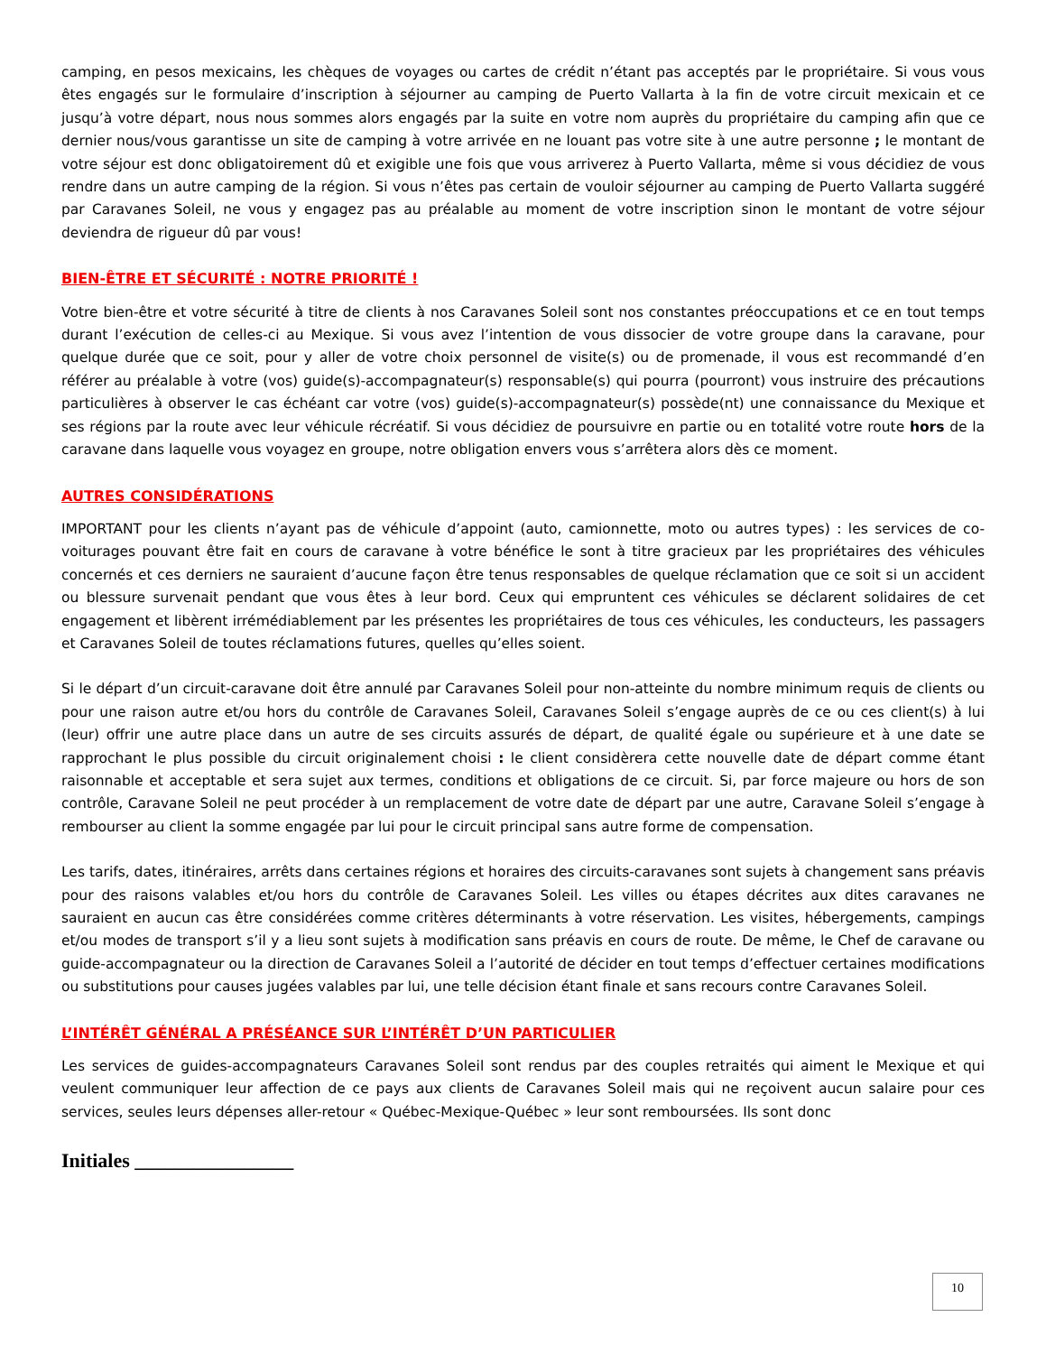camping, en pesos mexicains, les chèques de voyages ou cartes de crédit n’étant pas acceptés par le propriétaire. Si vous vous êtes engagés sur le formulaire d’inscription à séjourner au camping de Puerto Vallarta à la fin de votre circuit mexicain et ce jusqu’à votre départ, nous nous sommes alors engagés par la suite en votre nom auprès du propriétaire du camping afin que ce dernier nous/vous garantisse un site de camping à votre arrivée en ne louant pas votre site à une autre personne ; le montant de votre séjour est donc obligatoirement dû et exigible une fois que vous arriverez à Puerto Vallarta, même si vous décidiez de vous rendre dans un autre camping de la région. Si vous n’êtes pas certain de vouloir séjourner au camping de Puerto Vallarta suggéré par Caravanes Soleil, ne vous y engagez pas au préalable au moment de votre inscription sinon le montant de votre séjour deviendra de rigueur dû par vous!
BIEN-ÊTRE ET SÉCURITÉ : NOTRE PRIORITÉ !
Votre bien-être et votre sécurité à titre de clients à nos Caravanes Soleil sont nos constantes préoccupations et ce en tout temps durant l’exécution de celles-ci au Mexique. Si vous avez l’intention de vous dissocier de votre groupe dans la caravane, pour quelque durée que ce soit, pour y aller de votre choix personnel de visite(s) ou de promenade, il vous est recommandé d’en référer au préalable à votre (vos) guide(s)-accompagnateur(s) responsable(s) qui pourra (pourront) vous instruire des précautions particulières à observer le cas échéant car votre (vos) guide(s)-accompagnateur(s) possède(nt) une connaissance du Mexique et ses régions par la route avec leur véhicule récréatif. Si vous décidiez de poursuivre en partie ou en totalité votre route hors de la caravane dans laquelle vous voyagez en groupe, notre obligation envers vous s’arrêtera alors dès ce moment.
AUTRES CONSIDÉRATIONS
IMPORTANT pour les clients n’ayant pas de véhicule d’appoint (auto, camionnette, moto ou autres types) : les services de co-voiturages pouvant être fait en cours de caravane à votre bénéfice le sont à titre gracieux par les propriétaires des véhicules concernés et ces derniers ne sauraient d’aucune façon être tenus responsables de quelque réclamation que ce soit si un accident ou blessure survenait pendant que vous êtes à leur bord. Ceux qui empruntent ces véhicules se déclarent solidaires de cet engagement et libèrent irrémédiablement par les présentes les propriétaires de tous ces véhicules, les conducteurs, les passagers et Caravanes Soleil de toutes réclamations futures, quelles qu’elles soient.
Si le départ d’un circuit-caravane doit être annulé par Caravanes Soleil pour non-atteinte du nombre minimum requis de clients ou pour une raison autre et/ou hors du contrôle de Caravanes Soleil, Caravanes Soleil s’engage auprès de ce ou ces client(s) à lui (leur) offrir une autre place dans un autre de ses circuits assurés de départ, de qualité égale ou supérieure et à une date se rapprochant le plus possible du circuit originalement choisi : le client considèrera cette nouvelle date de départ comme étant raisonnable et acceptable et sera sujet aux termes, conditions et obligations de ce circuit. Si, par force majeure ou hors de son contrôle, Caravane Soleil ne peut procéder à un remplacement de votre date de départ par une autre, Caravane Soleil s’engage à rembourser au client la somme engagée par lui pour le circuit principal sans autre forme de compensation.
Les tarifs, dates, itinéraires, arrêts dans certaines régions et horaires des circuits-caravanes sont sujets à changement sans préavis pour des raisons valables et/ou hors du contrôle de Caravanes Soleil. Les villes ou étapes décrites aux dites caravanes ne sauraient en aucun cas être considérées comme critères déterminants à votre réservation. Les visites, hébergements, campings et/ou modes de transport s’il y a lieu sont sujets à modification sans préavis en cours de route. De même, le Chef de caravane ou guide-accompagnateur ou la direction de Caravanes Soleil a l’autorité de décider en tout temps d’effectuer certaines modifications ou substitutions pour causes jugées valables par lui, une telle décision étant finale et sans recours contre Caravanes Soleil.
L’INTÉRÊT GÉNÉRAL A PRÉSÉANCE SUR L’INTÉRÊT D’UN PARTICULIER
Les services de guides-accompagnateurs Caravanes Soleil sont rendus par des couples retraités qui aiment le Mexique et qui veulent communiquer leur affection de ce pays aux clients de Caravanes Soleil mais qui ne reçoivent aucun salaire pour ces services, seules leurs dépenses aller-retour « Québec-Mexique-Québec » leur sont remboursées. Ils sont donc
Initiales ________________
10